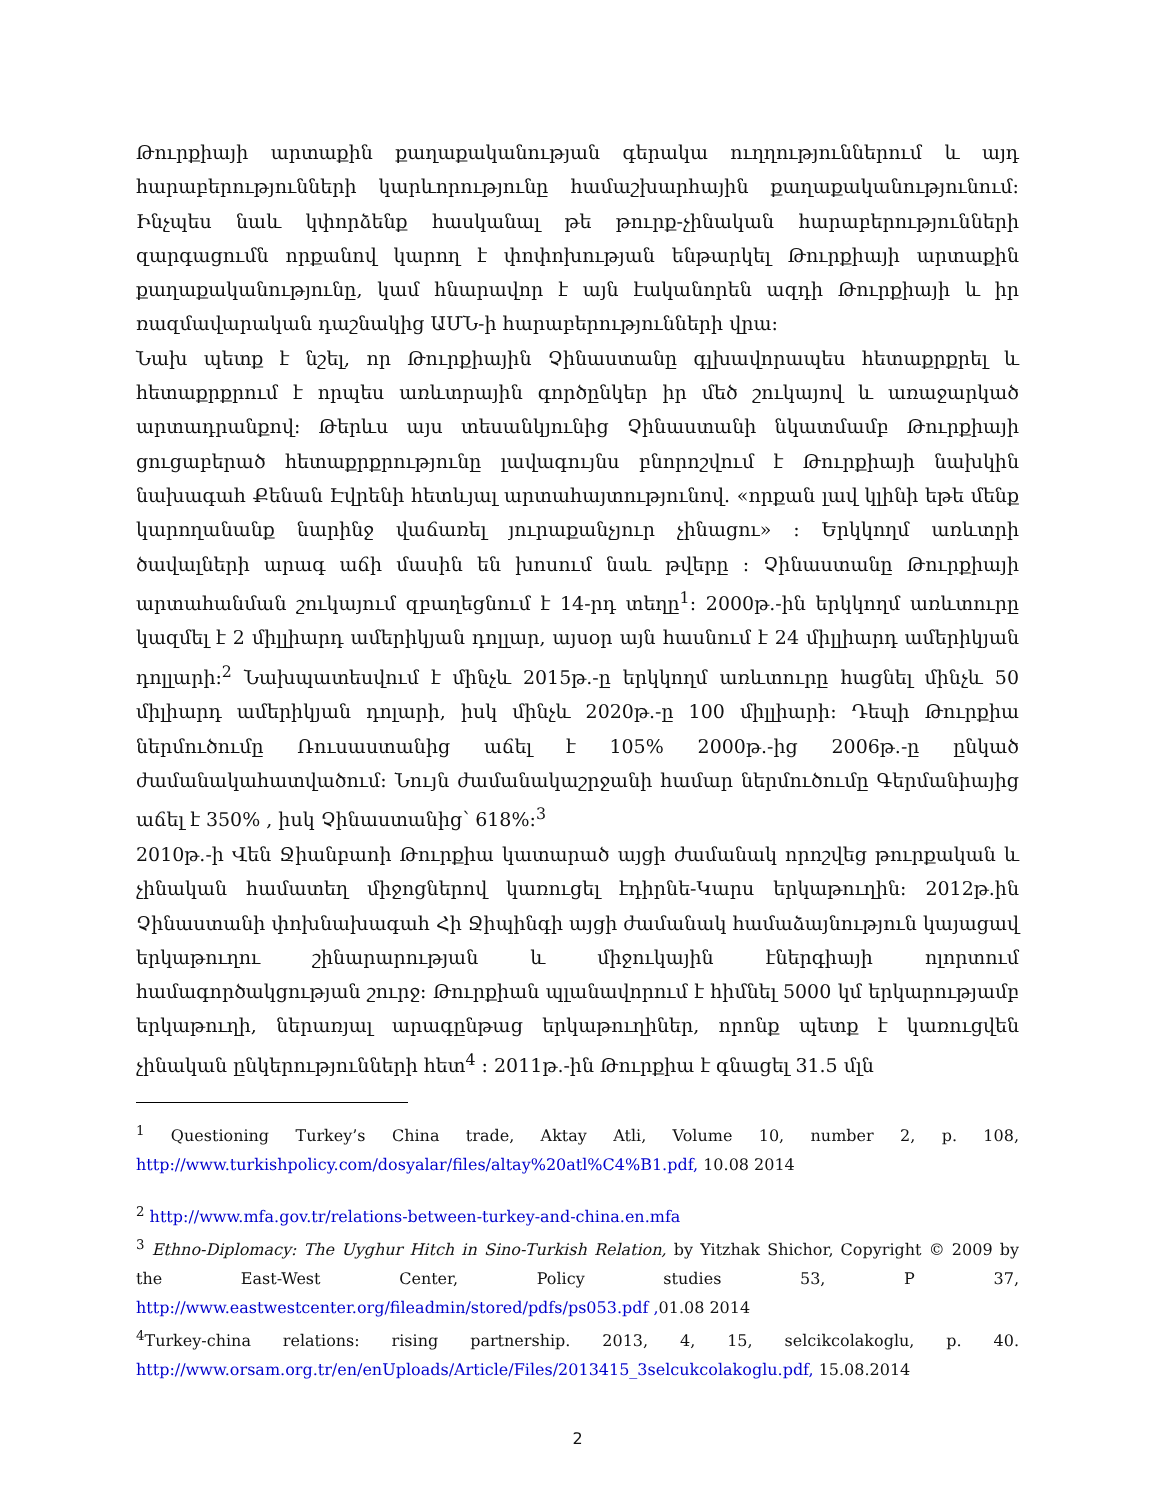Թուրքիայի արտաքին քաղաքականության գերակա ուղղություններում և այդ հարաբերությունների կարևորությունը համաշխարհային քաղաքականությունում: Ինչպես նաև կփորձենք հասկանալ թե թուրք-չինական հարաբերությունների զարգացումն որքանով կարող է փոփոխության ենթարկել Թուրքիայի արտաքին քաղաքականությունը, կամ հնարավոր է այն էականորեն ազդի Թուրքիայի և իր ռազմավարական դաշնակից ԱՄՆ-ի հարաբերությունների վրա:
Նախ պետք է նշել, որ Թուրքիային Չինաստանը գլխավորապես հետաքրքրել և հետաքրքրում է որպես առևտրային գործընկեր իր մեծ շուկայով և առաջարկած արտադրանքով: Թերևս այս տեսանկյունից Չինաստանի նկատմամբ Թուրքիայի ցուցաբերած հետաքրքրությունը լավագույնս բնորոշվում է Թուրքիայի նախկին նախագահ Քենան Էվրենի հետևյալ արտահայտությունով. «որքան լավ կլինի եթե մենք կարողանանք նարինջ վաճառել յուրաքանչյուր չինացու» : Երկկողմ առևտրի ծավալների արագ աճի մասին են խոսում նաև թվերը : Չինաստանը Թուրքիայի արտահանման շուկայում զբաղեցնում է 14-րդ տեղը<sup>1</sup>: 2000թ.-ին երկկողմ առևտուրը կազմել է 2 միլլիարդ ամերիկյան դոլլար, այսօր այն հասնում է 24 միլլիարդ ամերիկյան դոլլարի:<sup>2</sup> Նախպատեսվում է մինչև 2015թ.-ը երկկողմ առևտուրը հացնել մինչև 50 միլիարդ ամերիկյան դոլարի, իսկ մինչև 2020թ.-ը 100 միլլիարի: Դեպի Թուրքիա ներմուծումը Ռուսաստանից աճել է 105% 2000թ.-ից 2006թ.-ը ընկած ժամանակահատվածում: Նույն ժամանակաշրջանի համար ներմուծումը Գերմանիայից աճել է 350% , իսկ Չինաստանից՝ 618%:<sup>3</sup>
2010թ.-ի Վեն Ջիանբաոի Թուրքիա կատարած այցի ժամանակ որոշվեց թուրքական և չինական համատեղ միջոցներով կառուցել էդիրնե-Կարս երկաթուղին: 2012թ.ին Չինաստանի փոխնախագահ Հի Ջիպինգի այցի ժամանակ համաձայնություն կայացավ երկաթուղու շինարարության և միջուկային էներգիայի ոլորտում համագործակցության շուրջ: Թուրքիան պլանավորում է հիմնել 5000 կմ երկարությամբ երկաթուղի, ներառյալ արագընթաց երկաթուղիներ, որոնք պետք է կառուցվեն չինական ընկերությունների հետ<sup>4</sup> : 2011թ.-ին Թուրքիա է գնացել 31.5 մլն
<sup>1</sup> Questioning Turkey’s China trade, Aktay Atli, Volume 10, number 2, p. 108, http://www.turkishpolicy.com/dosyalar/files/altay%20atl%C4%B1.pdf, 10.08 2014
<sup>2</sup> http://www.mfa.gov.tr/relations-between-turkey-and-china.en.mfa
<sup>3</sup> Ethno-Diplomacy: The Uyghur Hitch in Sino-Turkish Relation, by Yitzhak Shichor, Copyright © 2009 by the East-West Center, Policy studies 53, P 37, http://www.eastwestcenter.org/fileadmin/stored/pdfs/ps053.pdf , 01.08 2014
<sup>4</sup> Turkey-china relations: rising partnership. 2013, 4, 15, selcikcolakoglu, p. 40. http://www.orsam.org.tr/en/enUploads/Article/Files/2013415_3selcukcolakoglu.pdf, 15.08.2014
2